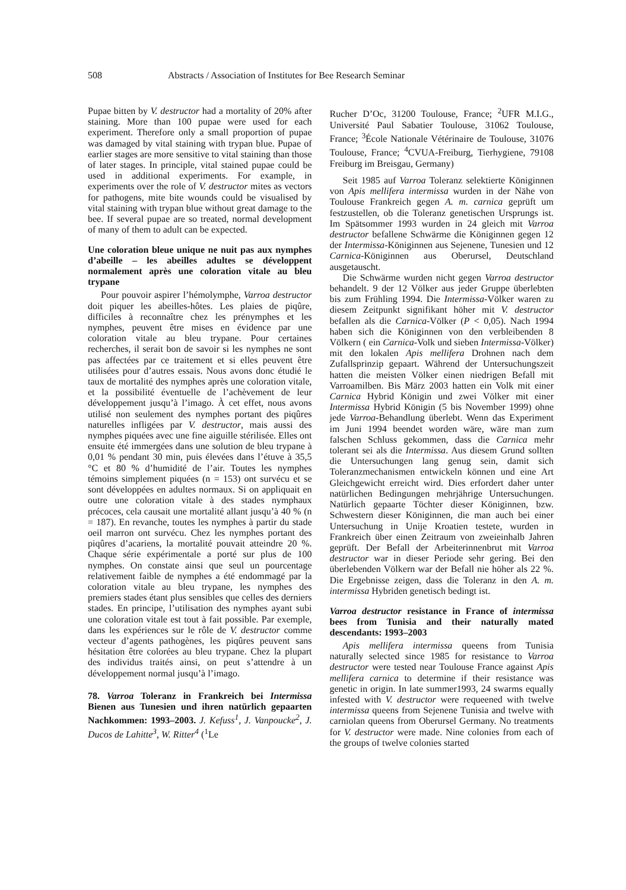508 Abstracts / Association of Institutes for Bee Research Seminar
Pupae bitten by V. destructor had a mortality of 20% after staining. More than 100 pupae were used for each experiment. Therefore only a small proportion of pupae was damaged by vital staining with trypan blue. Pupae of earlier stages are more sensitive to vital staining than those of later stages. In principle, vital stained pupae could be used in additional experiments. For example, in experiments over the role of V. destructor mites as vectors for pathogens, mite bite wounds could be visualised by vital staining with trypan blue without great damage to the bee. If several pupae are so treated, normal development of many of them to adult can be expected.
Une coloration bleue unique ne nuit pas aux nymphes d’abeille – les abeilles adultes se développent normalement après une coloration vitale au bleu trypane
Pour pouvoir aspirer l’hémolymphe, Varroa destructor doit piquer les abeilles-hôtes. Les plaies de piqûre, difficiles à reconnaître chez les prénymphes et les nymphes, peuvent être mises en évidence par une coloration vitale au bleu trypane. Pour certaines recherches, il serait bon de savoir si les nymphes ne sont pas affectées par ce traitement et si elles peuvent être utilisées pour d’autres essais. Nous avons donc étudié le taux de mortalité des nymphes après une coloration vitale, et la possibilité éventuelle de l’achèvement de leur développement jusqu’à l’imago. À cet effet, nous avons utilisé non seulement des nymphes portant des piqûres naturelles infligées par V. destructor, mais aussi des nymphes piquées avec une fine aiguille stérilisée. Elles ont ensuite été immergées dans une solution de bleu trypane à 0,01 % pendant 30 min, puis élevées dans l’étuve à 35,5 °C et 80 % d’humidité de l’air. Toutes les nymphes témoins simplement piquées (n = 153) ont survécu et se sont développées en adultes normaux. Si on appliquait en outre une coloration vitale à des stades nymphaux précoces, cela causait une mortalité allant jusqu’à 40 % (n = 187). En revanche, toutes les nymphes à partir du stade oeil marron ont survécu. Chez les nymphes portant des piqûres d’acariens, la mortalité pouvait atteindre 20 %. Chaque série expérimentale a porté sur plus de 100 nymphes. On constate ainsi que seul un pourcentage relativement faible de nymphes a été endommagé par la coloration vitale au bleu trypane, les nymphes des premiers stades étant plus sensibles que celles des derniers stades. En principe, l’utilisation des nymphes ayant subi une coloration vitale est tout à fait possible. Par exemple, dans les expériences sur le rôle de V. destructor comme vecteur d’agents pathogènes, les piqûres peuvent sans hésitation être colorées au bleu trypane. Chez la plupart des individus traités ainsi, on peut s’attendre à un développement normal jusqu’à l’imago.
78. Varroa Toleranz in Frankreich bei Intermissa Bienen aus Tunesien und ihren natürlich gepaarten Nachkommen: 1993–2003. J. Kefuss<sup>1</sup>, J. Vanpoucke<sup>2</sup>, J. Ducos de Lahitte<sup>3</sup>, W. Ritter<sup>4</sup> (<sup>1</sup>Le
Rucher D’Oc, 31200 Toulouse, France; <sup>2</sup>UFR M.I.G., Université Paul Sabatier Toulouse, 31062 Toulouse, France; <sup>3</sup>École Nationale Vétérinaire de Toulouse, 31076 Toulouse, France; <sup>4</sup>CVUA-Freiburg, Tierhygiene, 79108 Freiburg im Breisgau, Germany)
Seit 1985 auf Varroa Toleranz selektierte Königinnen von Apis mellifera intermissa wurden in der Nähe von Toulouse Frankreich gegen A. m. carnica geprüft um festzustellen, ob die Toleranz genetischen Ursprungs ist. Im Spätsommer 1993 wurden in 24 gleich mit Varroa destructor befallene Schwärme die Königinnen gegen 12 der Intermissa-Königinnen aus Sejenene, Tunesien und 12 Carnica-Königinnen aus Oberursel, Deutschland ausgetauscht.
Die Schwärme wurden nicht gegen Varroa destructor behandelt. 9 der 12 Völker aus jeder Gruppe überlebten bis zum Frühling 1994. Die Intermissa-Völker waren zu diesem Zeitpunkt signifikant höher mit V. destructor befallen als die Carnica-Völker (P < 0,05). Nach 1994 haben sich die Königinnen von den verbleibenden 8 Völkern ( ein Carnica-Volk und sieben Intermissa-Völker) mit den lokalen Apis mellifera Drohnen nach dem Zufallsprinzip gepaart. Während der Untersuchungszeit hatten die meisten Völker einen niedrigen Befall mit Varroamilben. Bis März 2003 hatten ein Volk mit einer Carnica Hybrid Königin und zwei Völker mit einer Intermissa Hybrid Königin (5 bis November 1999) ohne jede Varroa-Behandlung überlebt. Wenn das Experiment im Juni 1994 beendet worden wäre, wäre man zum falschen Schluss gekommen, dass die Carnica mehr tolerant sei als die Intermissa. Aus diesem Grund sollten die Untersuchungen lang genug sein, damit sich Toleranzmechanismen entwickeln können und eine Art Gleichgewicht erreicht wird. Dies erfordert daher unter natürlichen Bedingungen mehrjährige Untersuchungen. Natürlich gepaarte Töchter dieser Königinnen, bzw. Schwestern dieser Königinnen, die man auch bei einer Untersuchung in Unije Kroatien testete, wurden in Frankreich über einen Zeitraum von zweieinhalb Jahren geprüft. Der Befall der Arbeiterinnenbrut mit Varroa destructor war in dieser Periode sehr gering. Bei den überlebenden Völkern war der Befall nie höher als 22 %. Die Ergebnisse zeigen, dass die Toleranz in den A. m. intermissa Hybriden genetisch bedingt ist.
Varroa destructor resistance in France of intermissa bees from Tunisia and their naturally mated descendants: 1993–2003
Apis mellifera intermissa queens from Tunisia naturally selected since 1985 for resistance to Varroa destructor were tested near Toulouse France against Apis mellifera carnica to determine if their resistance was genetic in origin. In late summer1993, 24 swarms equally infested with V. destructor were requeened with twelve intermissa queens from Sejenene Tunisia and twelve with carniolan queens from Oberursel Germany. No treatments for V. destructor were made. Nine colonies from each of the groups of twelve colonies started